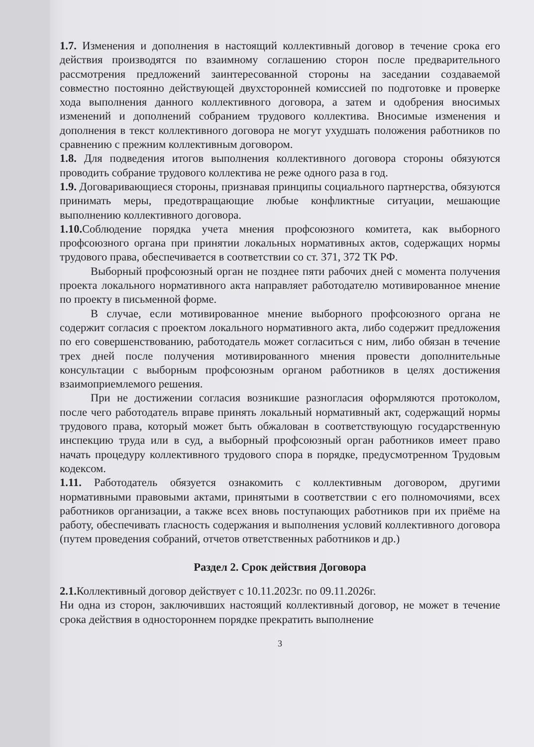1.7. Изменения и дополнения в настоящий коллективный договор в течение срока его действия производятся по взаимному соглашению сторон после предварительного рассмотрения предложений заинтересованной стороны на заседании создаваемой совместно постоянно действующей двухсторонней комиссией по подготовке и проверке хода выполнения данного коллективного договора, а затем и одобрения вносимых изменений и дополнений собранием трудового коллектива. Вносимые изменения и дополнения в текст коллективного договора не могут ухудшать положения работников по сравнению с прежним коллективным договором.
1.8. Для подведения итогов выполнения коллективного договора стороны обязуются проводить собрание трудового коллектива не реже одного раза в год.
1.9. Договаривающиеся стороны, признавая принципы социального партнерства, обязуются принимать меры, предотвращающие любые конфликтные ситуации, мешающие выполнению коллективного договора.
1.10. Соблюдение порядка учета мнения профсоюзного комитета, как выборного профсоюзного органа при принятии локальных нормативных актов, содержащих нормы трудового права, обеспечивается в соответствии со ст. 371, 372 ТК РФ.
Выборный профсоюзный орган не позднее пяти рабочих дней с момента получения проекта локального нормативного акта направляет работодателю мотивированное мнение по проекту в письменной форме.
В случае, если мотивированное мнение выборного профсоюзного органа не содержит согласия с проектом локального нормативного акта, либо содержит предложения по его совершенствованию, работодатель может согласиться с ним, либо обязан в течение трех дней после получения мотивированного мнения провести дополнительные консультации с выборным профсоюзным органом работников в целях достижения взаимоприемлемого решения.
При не достижении согласия возникшие разногласия оформляются протоколом, после чего работодатель вправе принять локальный нормативный акт, содержащий нормы трудового права, который может быть обжалован в соответствующую государственную инспекцию труда или в суд, а выборный профсоюзный орган работников имеет право начать процедуру коллективного трудового спора в порядке, предусмотренном Трудовым кодексом.
1.11. Работодатель обязуется ознакомить с коллективным договором, другими нормативными правовыми актами, принятыми в соответствии с его полномочиями, всех работников организации, а также всех вновь поступающих работников при их приёме на работу, обеспечивать гласность содержания и выполнения условий коллективного договора (путем проведения собраний, отчетов ответственных работников и др.)
Раздел 2. Срок действия Договора
2.1. Коллективный договор действует с 10.11.2023г. по 09.11.2026г.
Ни одна из сторон, заключивших настоящий коллективный договор, не может в течение срока действия в одностороннем порядке прекратить выполнение
3